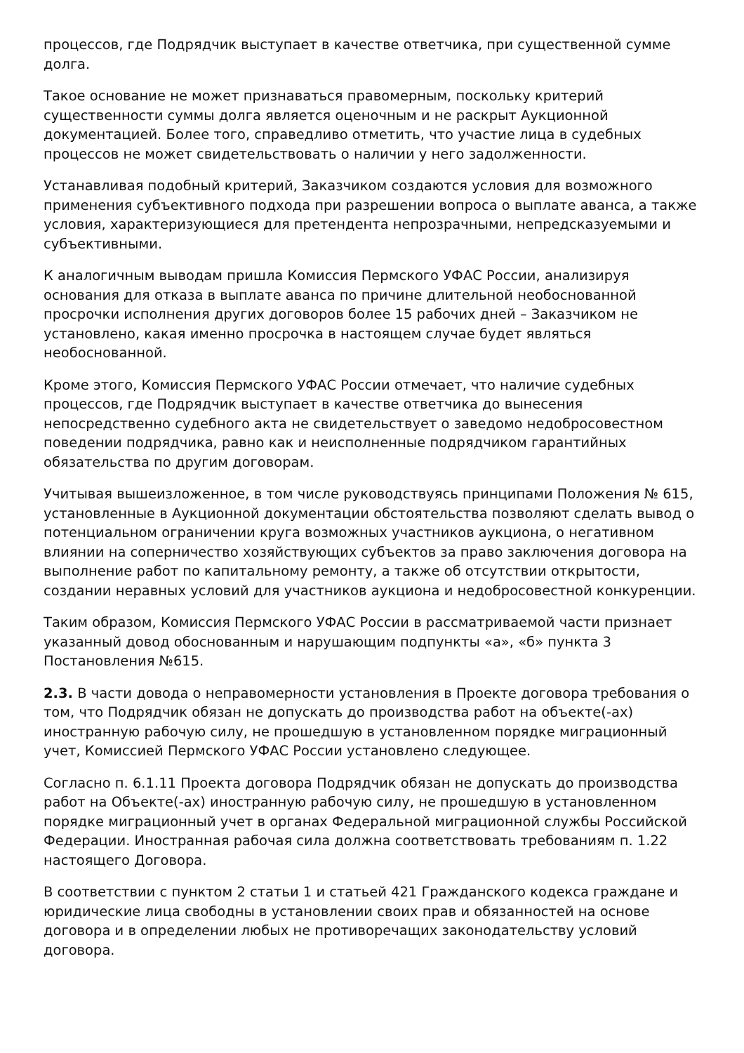процессов, где Подрядчик выступает в качестве ответчика, при существенной сумме долга.
Такое основание не может признаваться правомерным, поскольку критерий существенности суммы долга является оценочным и не раскрыт Аукционной документацией. Более того, справедливо отметить, что участие лица в судебных процессов не может свидетельствовать о наличии у него задолженности.
Устанавливая подобный критерий, Заказчиком создаются условия для возможного применения субъективного подхода при разрешении вопроса о выплате аванса, а также условия, характеризующиеся для претендента непрозрачными, непредсказуемыми и субъективными.
К аналогичным выводам пришла Комиссия Пермского УФАС России, анализируя основания для отказа в выплате аванса по причине длительной необоснованной просрочки исполнения других договоров более 15 рабочих дней – Заказчиком не установлено, какая именно просрочка в настоящем случае будет являться необоснованной.
Кроме этого, Комиссия Пермского УФАС России отмечает, что наличие судебных процессов, где Подрядчик выступает в качестве ответчика до вынесения непосредственно судебного акта не свидетельствует о заведомо недобросовестном поведении подрядчика, равно как и неисполненные подрядчиком гарантийных обязательства по другим договорам.
Учитывая вышеизложенное, в том числе руководствуясь принципами Положения № 615, установленные в Аукционной документации обстоятельства позволяют сделать вывод о потенциальном ограничении круга возможных участников аукциона, о негативном влиянии на соперничество хозяйствующих субъектов за право заключения договора на выполнение работ по капитальному ремонту, а также об отсутствии открытости, создании неравных условий для участников аукциона и недобросовестной конкуренции.
Таким образом, Комиссия Пермского УФАС России в рассматриваемой части признает указанный довод обоснованным и нарушающим подпункты «а», «б» пункта 3 Постановления №615.
2.3. В части довода о неправомерности установления в Проекте договора требования о том, что Подрядчик обязан не допускать до производства работ на объекте(-ах) иностранную рабочую силу, не прошедшую в установленном порядке миграционный учет, Комиссией Пермского УФАС России установлено следующее.
Согласно п. 6.1.11 Проекта договора Подрядчик обязан не допускать до производства работ на Объекте(-ах) иностранную рабочую силу, не прошедшую в установленном порядке миграционный учет в органах Федеральной миграционной службы Российской Федерации. Иностранная рабочая сила должна соответствовать требованиям п. 1.22 настоящего Договора.
В соответствии с пунктом 2 статьи 1 и статьей 421 Гражданского кодекса граждане и юридические лица свободны в установлении своих прав и обязанностей на основе договора и в определении любых не противоречащих законодательству условий договора.